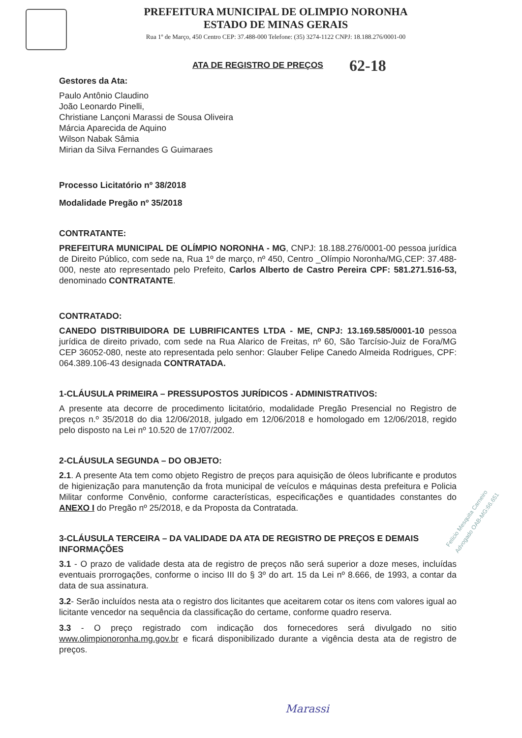PREFEITURA MUNICIPAL DE OLIMPIO NORONHA
ESTADO DE MINAS GERAIS
Rua 1º de Março, 450 Centro CEP: 37.488-000 Telefone: (35) 3274-1122 CNPJ: 18.188.276/0001-00
62-18
ATA DE REGISTRO DE PREÇOS
Gestores da Ata:
Paulo Antônio Claudino
João Leonardo Pinelli,
Christiane Lançoni Marassi de Sousa Oliveira
Márcia Aparecida de Aquino
Wilson Nabak Sâmia
Mirian da Silva Fernandes G Guimaraes
Processo Licitatório nº 38/2018
Modalidade Pregão nº 35/2018
CONTRATANTE:
PREFEITURA MUNICIPAL DE OLÍMPIO NORONHA - MG, CNPJ: 18.188.276/0001-00 pessoa jurídica de Direito Público, com sede na, Rua 1º de março, nº 450, Centro _Olímpio Noronha/MG,CEP: 37.488-000, neste ato representado pelo Prefeito, Carlos Alberto de Castro Pereira CPF: 581.271.516-53, denominado CONTRATANTE.
CONTRATADO:
CANEDO DISTRIBUIDORA DE LUBRIFICANTES LTDA - ME, CNPJ: 13.169.585/0001-10 pessoa jurídica de direito privado, com sede na Rua Alarico de Freitas, nº 60, São Tarcísio-Juiz de Fora/MG CEP 36052-080, neste ato representada pelo senhor: Glauber Felipe Canedo Almeida Rodrigues, CPF: 064.389.106-43 designada CONTRATADA.
1-CLÁUSULA PRIMEIRA – PRESSUPOSTOS JURÍDICOS - ADMINISTRATIVOS:
A presente ata decorre de procedimento licitatório, modalidade Pregão Presencial no Registro de preços n.º 35/2018 do dia 12/06/2018, julgado em 12/06/2018 e homologado em 12/06/2018, regido pelo disposto na Lei nº 10.520 de 17/07/2002.
2-CLÁUSULA SEGUNDA – DO OBJETO:
2.1. A presente Ata tem como objeto Registro de preços para aquisição de óleos lubrificante e produtos de higienização para manutenção da frota municipal de veículos e máquinas desta prefeitura e Policia Militar conforme Convênio, conforme características, especificações e quantidades constantes do ANEXO I do Pregão nº 25/2018, e da Proposta da Contratada.
3-CLÁUSULA TERCEIRA – DA VALIDADE DA ATA DE REGISTRO DE PREÇOS E DEMAIS INFORMAÇÕES
3.1 - O prazo de validade desta ata de registro de preços não será superior a doze meses, incluídas eventuais prorrogações, conforme o inciso III do § 3º do art. 15 da Lei nº 8.666, de 1993, a contar da data de sua assinatura.
3.2- Serão incluídos nesta ata o registro dos licitantes que aceitarem cotar os itens com valores igual ao licitante vencedor na sequência da classificação do certame, conforme quadro reserva.
3.3 - O preço registrado com indicação dos fornecedores será divulgado no sitio www.olimpionoronha.mg.gov.br e ficará disponibilizado durante a vigência desta ata de registro de preços.
Felício Mesquita Carneiro Advogado OAB-MG:66.651
Marassi